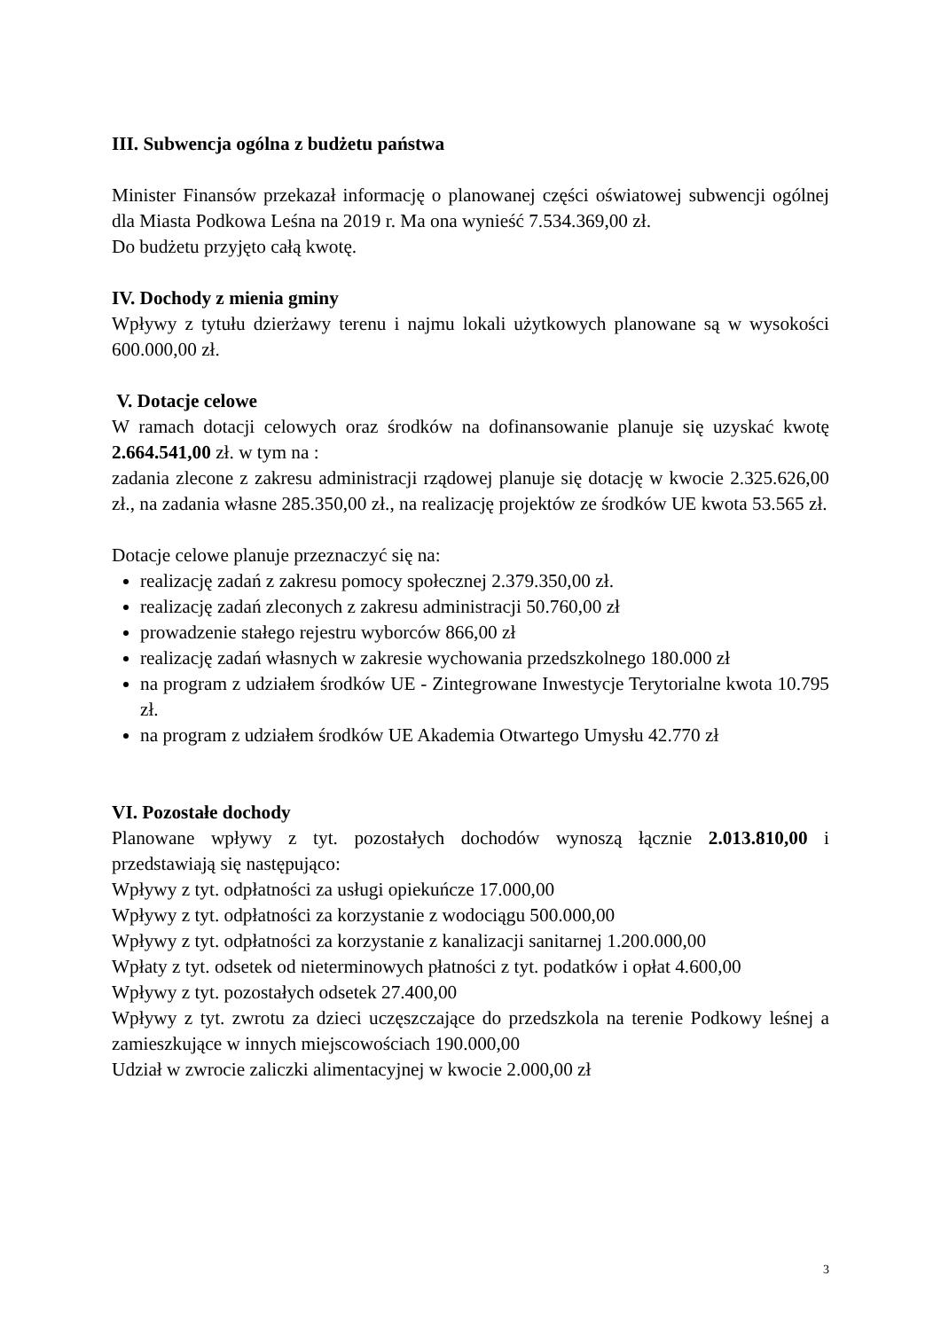III. Subwencja ogólna z budżetu państwa
Minister Finansów przekazał informację o planowanej części oświatowej subwencji ogólnej dla Miasta Podkowa Leśna na 2019 r. Ma ona wynieść 7.534.369,00 zł.
Do budżetu przyjęto całą kwotę.
IV. Dochody z mienia gminy
Wpływy z tytułu dzierżawy terenu i najmu lokali użytkowych planowane są w wysokości 600.000,00 zł.
V. Dotacje celowe
W ramach dotacji celowych oraz środków na dofinansowanie planuje się uzyskać kwotę 2.664.541,00 zł. w tym na :
zadania zlecone z zakresu administracji rządowej planuje się dotację w kwocie 2.325.626,00 zł., na zadania własne 285.350,00 zł., na realizację projektów ze środków UE kwota 53.565 zł.
Dotacje celowe planuje przeznaczyć się na:
realizację zadań z zakresu pomocy społecznej 2.379.350,00 zł.
realizację zadań zleconych z zakresu administracji 50.760,00 zł
prowadzenie stałego rejestru wyborców 866,00 zł
realizację zadań własnych w zakresie wychowania przedszkolnego 180.000 zł
na program z udziałem środków UE - Zintegrowane Inwestycje Terytorialne kwota 10.795 zł.
na program z udziałem środków UE Akademia Otwartego Umysłu 42.770 zł
VI. Pozostałe dochody
Planowane wpływy z tyt. pozostałych dochodów wynoszą łącznie 2.013.810,00 i przedstawiają się następująco:
Wpływy z tyt. odpłatności za usługi opiekuńcze 17.000,00
Wpływy z tyt. odpłatności za korzystanie z wodociągu 500.000,00
Wpływy z tyt. odpłatności za korzystanie z kanalizacji sanitarnej 1.200.000,00
Wpłaty z tyt. odsetek od nieterminowych płatności z tyt. podatków i opłat 4.600,00
Wpływy z tyt. pozostałych odsetek 27.400,00
Wpływy z tyt. zwrotu za dzieci uczęszczające do przedszkola na terenie Podkowy leśnej a zamieszkujące w innych miejscowościach 190.000,00
Udział w zwrocie zaliczki alimentacyjnej w kwocie 2.000,00 zł
3